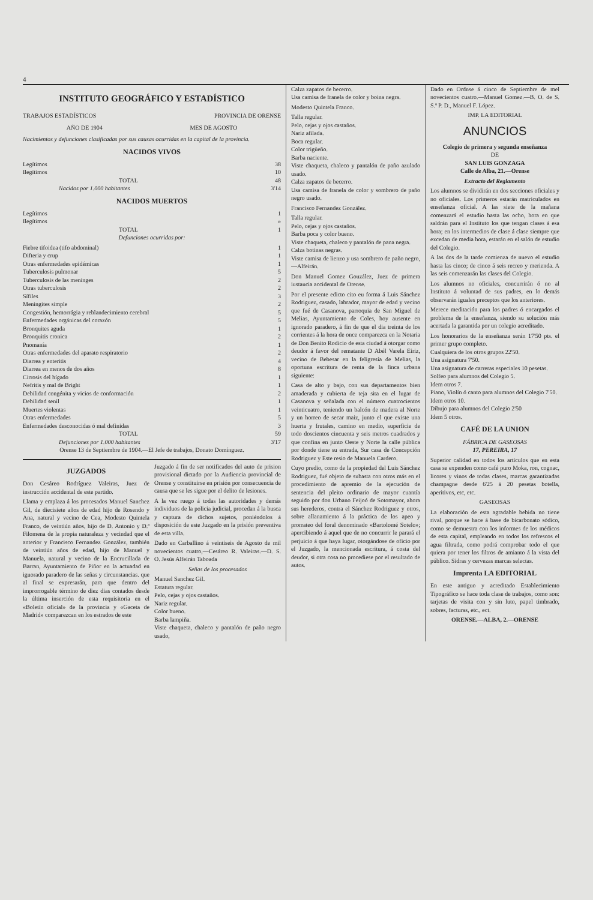4
INSTITUTO GEOGRÁFICO Y ESTADÍSTICO
TRABAJOS ESTADÍSTICOS PROVINCIA DE ORENSE
AÑO DE 1904 MES DE AGOSTO
Nacimientos y defunciones clasificadas por sus causas ocurridas en la capital de la provincia.
NACIDOS VIVOS
| Legítimos | 38 |
| Ilegítimos | 10 |
| TOTAL | 48 |
| Nacidos por 1.000 habitantes | 3'14 |
NACIDOS MUERTOS
| Legítimos | 1 |
| Ilegítimos | » |
| TOTAL | 1 |
Defunciones ocurridas por:
| Fiebre tifoidea (tifo abdominal) | 1 |
| Difteria y crup | 1 |
| Otras enfermedades epidémicas | 1 |
| Tuberculosis pulmonar | 5 |
| Tuberculosis de las meninges | 2 |
| Otras tuberculosis | 2 |
| Sífiles | 3 |
| Meningites simple | 2 |
| Congestión, hemorrágia y reblandecimiento cerebral | 5 |
| Enfermedades orgánicas del corazón | 5 |
| Bronquites aguda | 1 |
| Bronquitis cronica | 2 |
| Pnomanía | 1 |
| Otras enfermedades del aparato respiratorio | 2 |
| Diarrea y enteritis | 4 |
| Diarrea en menos de dos años | 8 |
| Cirrosis del hígado | 1 |
| Nefritis y mal de Bright | 1 |
| Debilidad congénita y vicios de conformación | 2 |
| Debilidad senil | 1 |
| Muertes violentas | 1 |
| Otras enfermedades | 5 |
| Enfermedades desconocidas ó mal definidas | 3 |
| TOTAL | 59 |
| Defunciones por 1.000 habitantes | 3'17 |
Orense 13 de Septiembre de 1904.—El Jefe de trabajos, Donato Domínguez.
JUZGADOS
Don Cesáreo Rodríguez Valeiras, Juez de instrucción accidental de este partido.
Llama y emplaza á los procesados Manuel Sanchez Gil, de diecisiete años de edad hijo de Rosendo y Ana, natural y vecino de Cea, Modesto Quintela Franco, de veintiún años, hijo de D. Antonio y D.ª Filomena de la propia naturaleza y vecindad que el anterior y Francisco Fernandez González, también de veintiún años de edad, hijo de Manuel y Manuela, natural y vecino de la Encrucillada de Barran, Ayuntamiento de Piñor en la actuadad en iguorado paradero de las señas y circunstancias. que al final se expresarán, para que dentro del improrrogable término de diez dias contados desde la última inserción de esta requisitoria en el «Boletín oficial» de la provincia y «Gaceta de Madrid» comparezcan en los estrados de este
Juzgado á fin de ser notificados del auto de prision provisional dictado por la Audiencia provincial de Orense y constituirse en prisión por consecuencia de causa que se les sigue por el delito de lesiones.
A la vez ruego á todas las autoridades y demás individuos de la policia judicial, procedan á la busca y captura de dichos sujetos, poniéndolos á disposición de este Juzgado en la prisión preventiva de esta villa.
Dado en Carballino á veintiseis de Agosto de mil novecientos cuatro,—Cesáreo R. Valeiras.—D. S. O. Jesús Alfeirán Taboada
Señas de los procesados
Manuel Sanchez Gil.
Estatura regular.
Pelo, cejas y ojos castaños.
Nariz regular.
Color bueno.
Barba lampiña.
Viste chaqueta, chaleco y pantalón de paño negro usado,
Calza zapatos de becerro.
Usa camisa de franela de color y boina negra.
Modesto Quintela Franco.
Talla regular.
Pelo, cejas y ojos castaños.
Nariz afilada.
Boca regular.
Color trigüeño.
Barba naciente.
Viste chaqueta, chaleco y pantalón de paño azulado usado.
Calza zapatos de becerro.
Usa camisa de franela de color y sombrero de paño negro usado.
Francisco Fernandez González.
Talla regular.
Pelo, cejas y ojos castaños.
Barba poca y color bueno.
Viste chaqueta, chaleco y pantalón de pana negra.
Calza botinas negras.
Viste camisa de lienzo y usa sombrero de paño negro,—Alfeirán.
Don Manuel Gomez Gouzález, Juez de primera iustaucia accidental de Orense.
Por el presente edicto cito eu forma á Luis Sánchez Rodriguez, casado, labrador, mayor de edad y vecino que fué de Casanova, parroquia de San Miguel de Melias, Ayuntamiento de Coles, hoy ausente en ignorado paradero, á fin de que el dia treinta de los corrientes á la hora de once comparezca en la Notaria de Don Benito Rodicio de esta ciudad á otorgar como deudor á favor del rematante D Abél Varela Eiriz, vecino de Bebesar en la feligresía de Melias, la oportuna escritura de renta de la finca urbana siguiente:
Casa de alto y bajo, con sus departamentos bien amaderada y cubierta de teja sita en el lugar de Casanova y señalada con el número cuatrocientos veinticuatro, teniendo un balcón de madera al Norte y un horreo de secar maiz, junto el que existe una huerta y frutales, camino en medio, superficie de todo doscientos cincuenta y seis metros cuadrados y que confina en junto Oeste y Norte la calle pública por donde tiene su entrada, Sur casa de Concepción Rodriguez y Este resio de Manuela Cardero.
Cuyo predio, como de la propiedad del Luis Sánchez Rodriguez, fué objeto de subasta con otros más en el procedimiento de apremio de la ejecución de sentencia del pleito ordinario de mayor cuantía seguido por don Urbano Feijoó de Sotomayor, ahora sus herederos, contra el Sánchez Rodriguez y otros, sobre allanamiento á la práctica de los apeo y prorrateo del foral denominado «Bartolomé Sotelo»; apercibiendo á aquel que de no concurrir le parará el perjuicio á que haya lugar, otorgándose de oficio por el Juzgado, la mencionada escritura, á costa del deudor, si otra cosa no procediese por el resultado de autos.
Dado en Ordnse á cinco de Septiembre de mel novecientos cuatro.—Manuel Gomez.—B. O. de S. S.ª P. D., Manuel F. López.
IMP. LA EDITORIAL
ANUNCIOS
Colegio de primera y segunda enseñanza
DE
SAN LUIS GONZAGA
Calle de Alba, 21.—Orense
Extracto del Reglamento
Los alumnos se dividirán en dos secciones oficiales y no oficiales. Los primeros estarán matriculados en enseñanza oficial. A las siete de la mañana comenzará el estudio hasta las ocho, hora en que saldrán para el Instituto los que tengan clases á esa hora; en los intermedios de clase á clase siempre que excedan de media hora, estarán en el salón de estudio del Colegio.
A las dos de la tarde comienza de nuevo el estudio hasta las cinco; de cinco á seis recreo y merienda. A las seis comenzarán las clases del Colegio.
Los alumnos no oficiales, concurrirán ó no al Instituto á voluntad de sus padres, en lo demás observarán iguales preceptos que los anteriores.
Merece meditación para los padres ó encargados el problema de la enseñanza, siendo su solución más acertada la garantida por un colegio acreditado.
Los honorarios de la enseñanza serán 17'50 pts. el primer grupo completo.
Cualquiera de los otros grupos 22'50.
Una asignatura 7'50.
Una asignatura de carreras especiales 10 pesetas.
Solfeo para alumnos del Colegio 5.
Idem otros 7.
Piano, Violín ó canto para alumnos del Colegio 7'50.
Idem otros 10.
Dibujo para alumnos del Colegio 2'50
Idem 5 otros.
CAFÉ DE LA UNION
FÁBRICA DE GASEOSAS
17, PEREIRA, 17
Superior calidad en todos los artículos que en esta casa se expenden como café puro Moka, ron, cognac, licores y vinos de todas clases, marcas garantizadas champagne desde 6'25 á 20 pesetas botella, aperitivos, etc, etc.
GASEOSAS
La elaboración de esta agradable bebida no tiene rival, porque se hace á base de bicarbonato sódico, como se demuestra con los informes de los médicos de esta capital, empleando en todos los refrescos el agua filtrada, como podrá comprobar todo el que quiera por tener los filtros de amianto á la vista del público. Sidras y cervezas marcas selectas.
Imprenta LA EDITORIAL
En este antiguo y acreditado Establecimiento Tipográfico se hace toda clase de trabajos, como son: tarjetas de visita con y sin luto, papel timbrado, sobres, facturas, etc., ect.
ORENSE.—ALBA, 2.—ORENSE